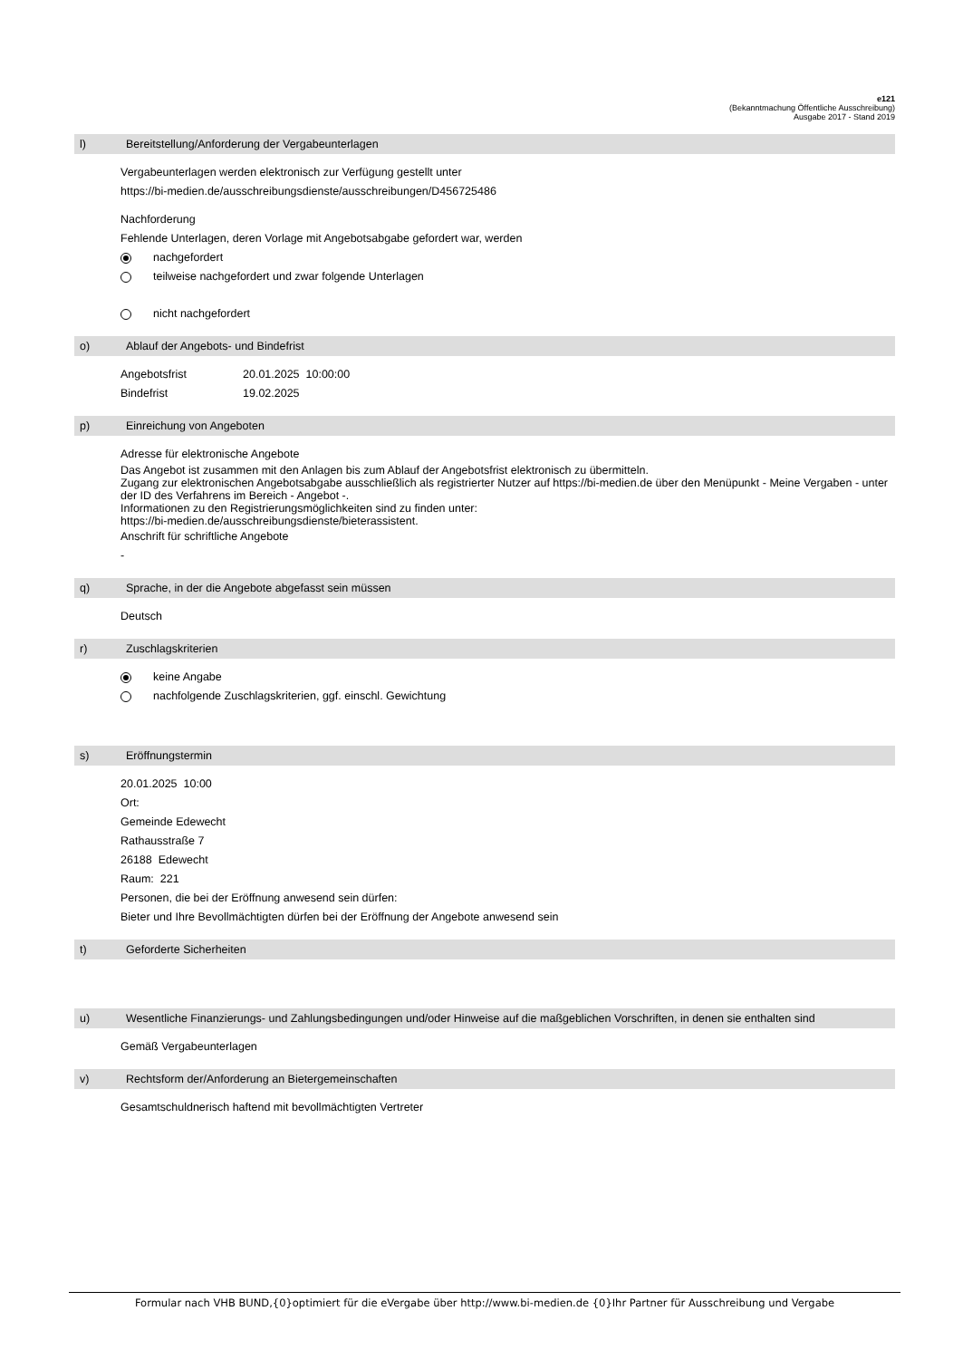e121
(Bekanntmachung Öffentliche Ausschreibung)
Ausgabe 2017 - Stand 2019
l) Bereitstellung/Anforderung der Vergabeunterlagen
Vergabeunterlagen werden elektronisch zur Verfügung gestellt unter
https://bi-medien.de/ausschreibungsdienste/ausschreibungen/D456725486
Nachforderung
Fehlende Unterlagen, deren Vorlage mit Angebotsabgabe gefordert war, werden
nachgefordert
teilweise nachgefordert und zwar folgende Unterlagen
nicht nachgefordert
o) Ablauf der Angebots- und Bindefrist
Angebotsfrist 20.01.2025 10:00:00
Bindefrist 19.02.2025
p) Einreichung von Angeboten
Adresse für elektronische Angebote
Das Angebot ist zusammen mit den Anlagen bis zum Ablauf der Angebotsfrist elektronisch zu übermitteln.
Zugang zur elektronischen Angebotsabgabe ausschließlich als registrierter Nutzer auf https://bi-medien.de über den Menüpunkt - Meine Vergaben - unter der ID des Verfahrens im Bereich - Angebot -.
Informationen zu den Registrierungsmöglichkeiten sind zu finden unter:
https://bi-medien.de/ausschreibungsdienste/bieterassistent.
Anschrift für schriftliche Angebote
-
q) Sprache, in der die Angebote abgefasst sein müssen
Deutsch
r) Zuschlagskriterien
keine Angabe
nachfolgende Zuschlagskriterien, ggf. einschl. Gewichtung
s) Eröffnungstermin
20.01.2025 10:00
Ort:
Gemeinde Edewecht
Rathausstraße 7
26188 Edewecht
Raum: 221
Personen, die bei der Eröffnung anwesend sein dürfen:
Bieter und Ihre Bevollmächtigten dürfen bei der Eröffnung der Angebote anwesend sein
t) Geforderte Sicherheiten
u) Wesentliche Finanzierungs- und Zahlungsbedingungen und/oder Hinweise auf die maßgeblichen Vorschriften, in denen sie enthalten sind
Gemäß Vergabeunterlagen
v) Rechtsform der/Anforderung an Bietergemeinschaften
Gesamtschuldnerisch haftend mit bevollmächtigten Vertreter
Formular nach VHB BUND,{0}optimiert für die eVergabe über http://www.bi-medien.de {0}Ihr Partner für Ausschreibung und Vergabe